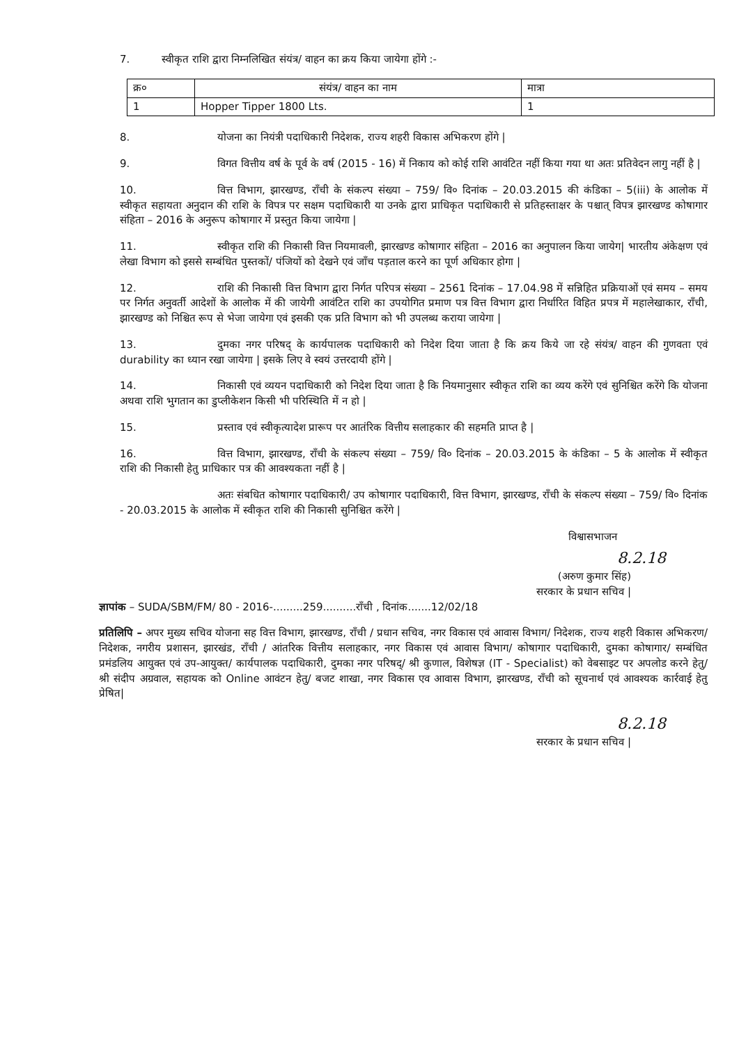7. स्वीकृत राशि द्वारा निम्नलिखित संयंत्र/ वाहन का क्रय किया जायेगा होंगे :-
| क्र० | संयंत्र/ वाहन का नाम | मात्रा |
| --- | --- | --- |
| 1 | Hopper Tipper 1800 Lts. | 1 |
8. योजना का नियंत्री पदाधिकारी निदेशक, राज्य शहरी विकास अभिकरण होंगे |
9. विगत वित्तीय वर्ष के पूर्व के वर्ष (2015 - 16) में निकाय को कोई राशि आवंटित नहीं किया गया था अतः प्रतिवेदन लागु नहीं है |
10. वित्त विभाग, झारखण्ड, राँची के संकल्प संख्या – 759/ वि० दिनांक – 20.03.2015 की कंडिका – 5(iii) के आलोक में स्वीकृत सहायता अनुदान की राशि के विपत्र पर सक्षम पदाधिकारी या उनके द्वारा प्राधिकृत पदाधिकारी से प्रतिहस्ताक्षर के पश्चात् विपत्र झारखण्ड कोषागार संहिता – 2016 के अनुरूप कोषागार में प्रस्तुत किया जायेगा |
11. स्वीकृत राशि की निकासी वित्त नियमावली, झारखण्ड कोषागार संहिता – 2016 का अनुपालन किया जायेग| भारतीय अंकेक्षण एवं लेखा विभाग को इससे सम्बंधित पुस्तकों/ पंजियों को देखने एवं जाँच पड़ताल करने का पूर्ण अधिकार होगा |
12. राशि की निकासी वित्त विभाग द्वारा निर्गत परिपत्र संख्या – 2561 दिनांक – 17.04.98 में सन्निहित प्रक्रियाओं एवं समय – समय पर निर्गत अनुवर्ती आदेशों के आलोक में की जायेगी आवंटित राशि का उपयोगित प्रमाण पत्र वित्त विभाग द्वारा निर्धारित विहित प्रपत्र में महालेखाकार, राँची, झारखण्ड को निश्चित रूप से भेजा जायेगा एवं इसकी एक प्रति विभाग को भी उपलब्ध कराया जायेगा |
13. दुमका नगर परिषद् के कार्यपालक पदाधिकारी को निदेश दिया जाता है कि क्रय किये जा रहे संयंत्र/ वाहन की गुणवता एवं durability का ध्यान रखा जायेगा | इसके लिए वे स्वयं उत्तरदायी होंगे |
14. निकासी एवं व्ययन पदाधिकारी को निदेश दिया जाता है कि नियमानुसार स्वीकृत राशि का व्यय करेंगे एवं सुनिश्चित करेंगे कि योजना अथवा राशि भुगतान का डुप्लीकेशन किसी भी परिस्थिति में न हो |
15. प्रस्ताव एवं स्वीकृत्यादेश प्रारूप पर आतंरिक वित्तीय सलाहकार की सहमति प्राप्त है |
16. वित्त विभाग, झारखण्ड, राँची के संकल्प संख्या – 759/ वि० दिनांक – 20.03.2015 के कंडिका – 5 के आलोक में स्वीकृत राशि की निकासी हेतु प्राधिकार पत्र की आवश्यकता नहीं है |
अतः संबधित कोषागार पदाधिकारी/ उप कोषागार पदाधिकारी, वित्त विभाग, झारखण्ड, राँची के संकल्प संख्या – 759/ वि० दिनांक - 20.03.2015 के आलोक में स्वीकृत राशि की निकासी सुनिश्चित करेंगे |
विश्वासभाजन
8.2.18
(अरुण कुमार सिंह)
सरकार के प्रधान सचिव |
ज्ञापांक – SUDA/SBM/FM/ 80 - 2016-.........259..........राँची , दिनांक.......12/02/18
प्रतिलिपि – अपर मुख्य सचिव योजना सह वित्त विभाग, झारखण्ड, राँची / प्रधान सचिव, नगर विकास एवं आवास विभाग/ निदेशक, राज्य शहरी विकास अभिकरण/ निदेशक, नगरीय प्रशासन, झारखंड, राँची / आंतरिक वित्तीय सलाहकार, नगर विकास एवं आवास विभाग/ कोषागार पदाधिकारी, दुमका कोषागार/ सम्बंधित प्रमंडलिय आयुक्त एवं उप-आयुक्त/ कार्यपालक पदाधिकारी, दुमका नगर परिषद्/ श्री कुणाल, विशेषज्ञ (IT - Specialist) को वेबसाइट पर अपलोड करने हेतु/ श्री संदीप अग्रवाल, सहायक को Online आवंटन हेतु/ बजट शाखा, नगर विकास एव आवास विभाग, झारखण्ड, राँची को सूचनार्थ एवं आवश्यक कार्रवाई हेतु प्रेषित|
8.2.18
सरकार के प्रधान सचिव |